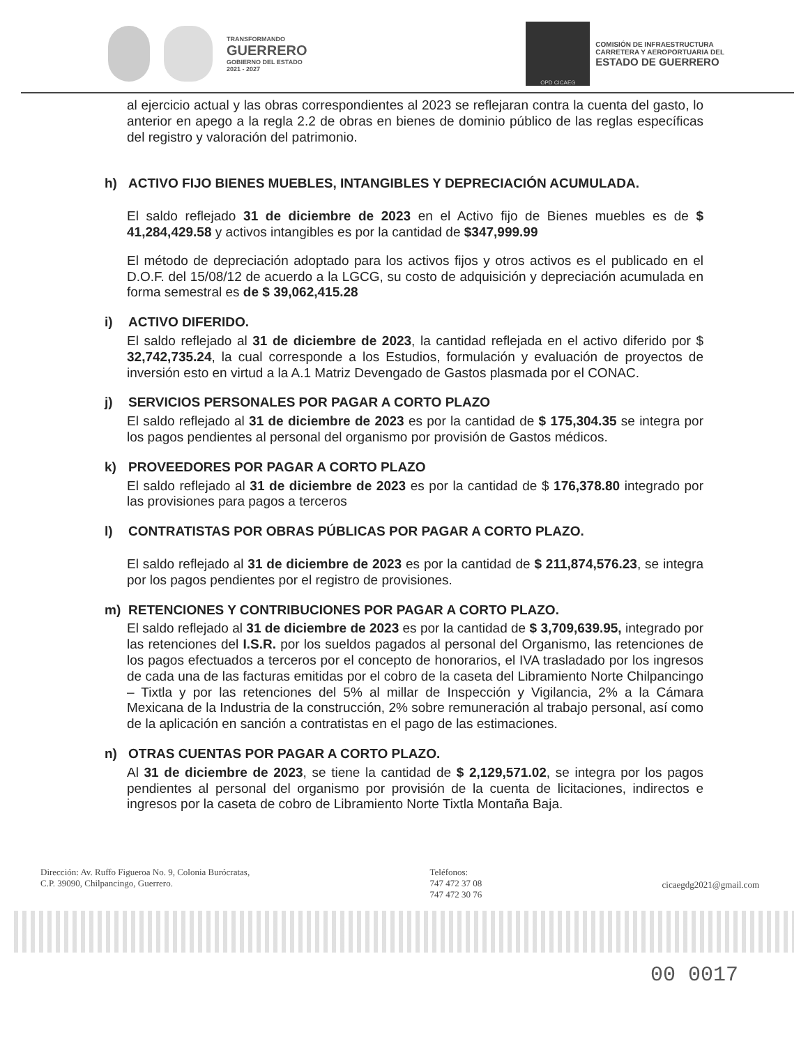TRANSFORMANDO
GUERRERO
GOBIERNO DEL ESTADO
2021 - 2027
OPD CICAEG
COMISIÓN DE INFRAESTRUCTURA
CARRETERA Y AEROPORTUARIA DEL
ESTADO DE GUERRERO
al ejercicio actual y las obras correspondientes al 2023 se reflejaran contra la cuenta del gasto, lo anterior en apego a la regla 2.2 de obras en bienes de dominio público de las reglas específicas del registro y valoración del patrimonio.
h) ACTIVO FIJO BIENES MUEBLES, INTANGIBLES Y DEPRECIACIÓN ACUMULADA.
El saldo reflejado 31 de diciembre de 2023 en el Activo fijo de Bienes muebles es de $ 41,284,429.58 y activos intangibles es por la cantidad de $347,999.99
El método de depreciación adoptado para los activos fijos y otros activos es el publicado en el D.O.F. del 15/08/12 de acuerdo a la LGCG, su costo de adquisición y depreciación acumulada en forma semestral es de $ 39,062,415.28
i) ACTIVO DIFERIDO.
El saldo reflejado al 31 de diciembre de 2023, la cantidad reflejada en el activo diferido por $ 32,742,735.24, la cual corresponde a los Estudios, formulación y evaluación de proyectos de inversión esto en virtud a la A.1 Matriz Devengado de Gastos plasmada por el CONAC.
j) SERVICIOS PERSONALES POR PAGAR A CORTO PLAZO
El saldo reflejado al 31 de diciembre de 2023 es por la cantidad de $ 175,304.35 se integra por los pagos pendientes al personal del organismo por provisión de Gastos médicos.
k) PROVEEDORES POR PAGAR A CORTO PLAZO
El saldo reflejado al 31 de diciembre de 2023 es por la cantidad de $ 176,378.80 integrado por las provisiones para pagos a terceros
l) CONTRATISTAS POR OBRAS PÚBLICAS POR PAGAR A CORTO PLAZO.
El saldo reflejado al 31 de diciembre de 2023 es por la cantidad de $ 211,874,576.23, se integra por los pagos pendientes por el registro de provisiones.
m) RETENCIONES Y CONTRIBUCIONES POR PAGAR A CORTO PLAZO.
El saldo reflejado al 31 de diciembre de 2023 es por la cantidad de $ 3,709,639.95, integrado por las retenciones del I.S.R. por los sueldos pagados al personal del Organismo, las retenciones de los pagos efectuados a terceros por el concepto de honorarios, el IVA trasladado por los ingresos de cada una de las facturas emitidas por el cobro de la caseta del Libramiento Norte Chilpancingo – Tixtla y por las retenciones del 5% al millar de Inspección y Vigilancia, 2% a la Cámara Mexicana de la Industria de la construcción, 2% sobre remuneración al trabajo personal, así como de la aplicación en sanción a contratistas en el pago de las estimaciones.
n) OTRAS CUENTAS POR PAGAR A CORTO PLAZO.
Al 31 de diciembre de 2023, se tiene la cantidad de $ 2,129,571.02, se integra por los pagos pendientes al personal del organismo por provisión de la cuenta de licitaciones, indirectos e ingresos por la caseta de cobro de Libramiento Norte Tixtla Montaña Baja.
Dirección: Av. Ruffo Figueroa No. 9, Colonia Burócratas,
C.P. 39090, Chilpancingo, Guerrero.
Teléfonos:
747 472 37 08
747 472 30 76
cicaegdg2021@gmail.com
00 0017